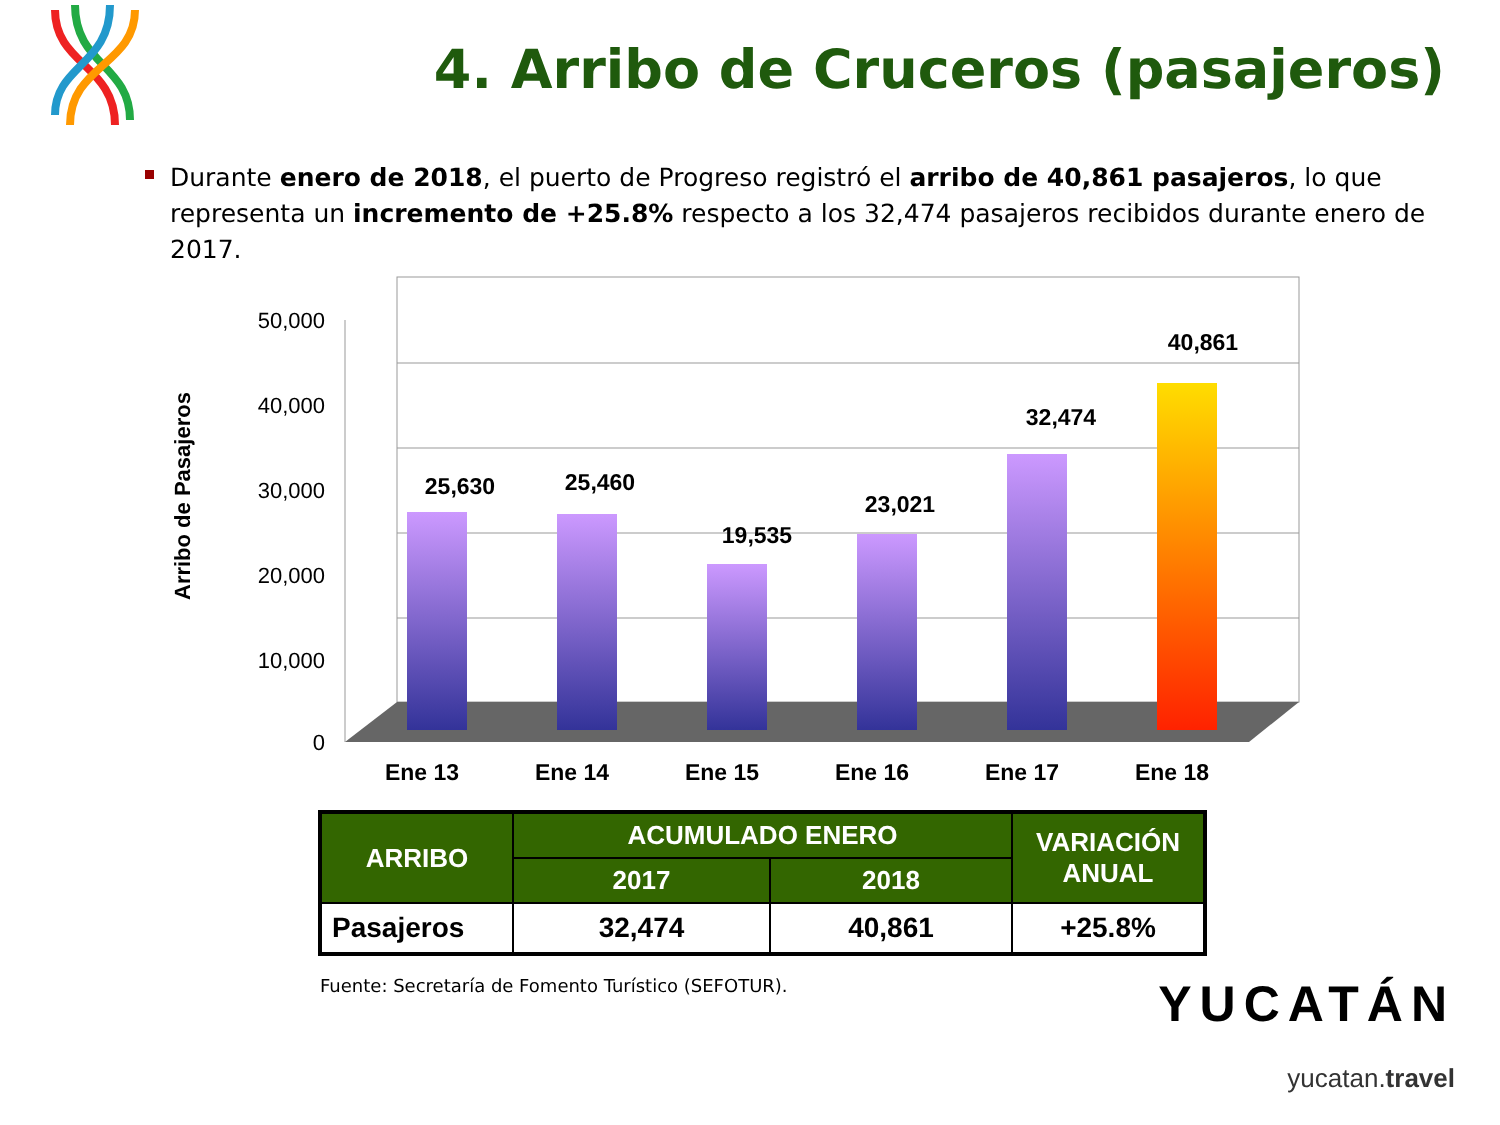4. Arribo de Cruceros (pasajeros)
Durante enero de 2018, el puerto de Progreso registró el arribo de 40,861 pasajeros, lo que representa un incremento de +25.8% respecto a los 32,474 pasajeros recibidos durante enero de 2017.
50,000
40,000
30,000
20,000
10,000
0
Arribo de Pasajeros
25,630
25,460
19,535
23,021
32,474
40,861
Ene 13
Ene 14
Ene 15
Ene 16
Ene 17
Ene 18
| ARRIBO | ACUMULADO ENERO | | VARIACIÓN ANUAL |
| --- | --- | --- | --- |
| | 2017 | 2018 | |
| Pasajeros | 32,474 | 40,861 | +25.8% |
Fuente: Secretaría de Fomento Turístico (SEFOTUR).
YUCATÁN
yucatan.travel